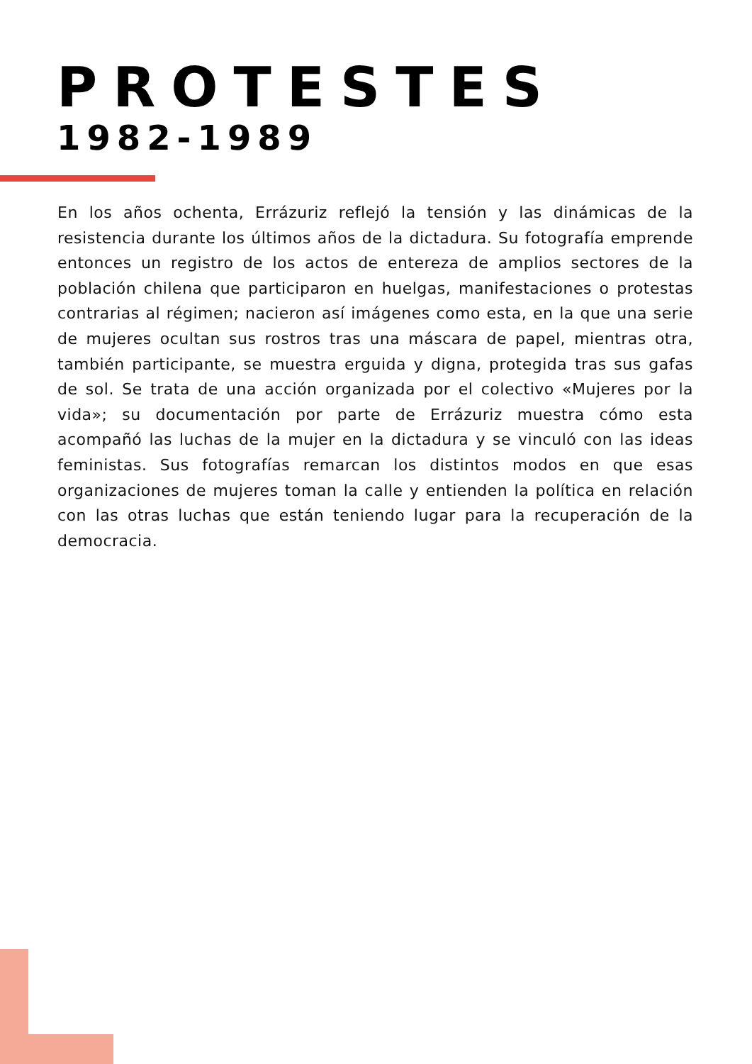PROTESTES
1982-1989
En los años ochenta, Errázuriz reflejó la tensión y las dinámicas de la resistencia durante los últimos años de la dictadura. Su fotografía emprende entonces un registro de los actos de entereza de amplios sectores de la población chilena que participaron en huelgas, manifestaciones o protestas contrarias al régimen; nacieron así imágenes como esta, en la que una serie de mujeres ocultan sus rostros tras una máscara de papel, mientras otra, también participante, se muestra erguida y digna, protegida tras sus gafas de sol. Se trata de una acción organizada por el colectivo «Mujeres por la vida»; su documentación por parte de Errázuriz muestra cómo esta acompañó las luchas de la mujer en la dictadura y se vinculó con las ideas feministas. Sus fotografías remarcan los distintos modos en que esas organizaciones de mujeres toman la calle y entienden la política en relación con las otras luchas que están teniendo lugar para la recuperación de la democracia.